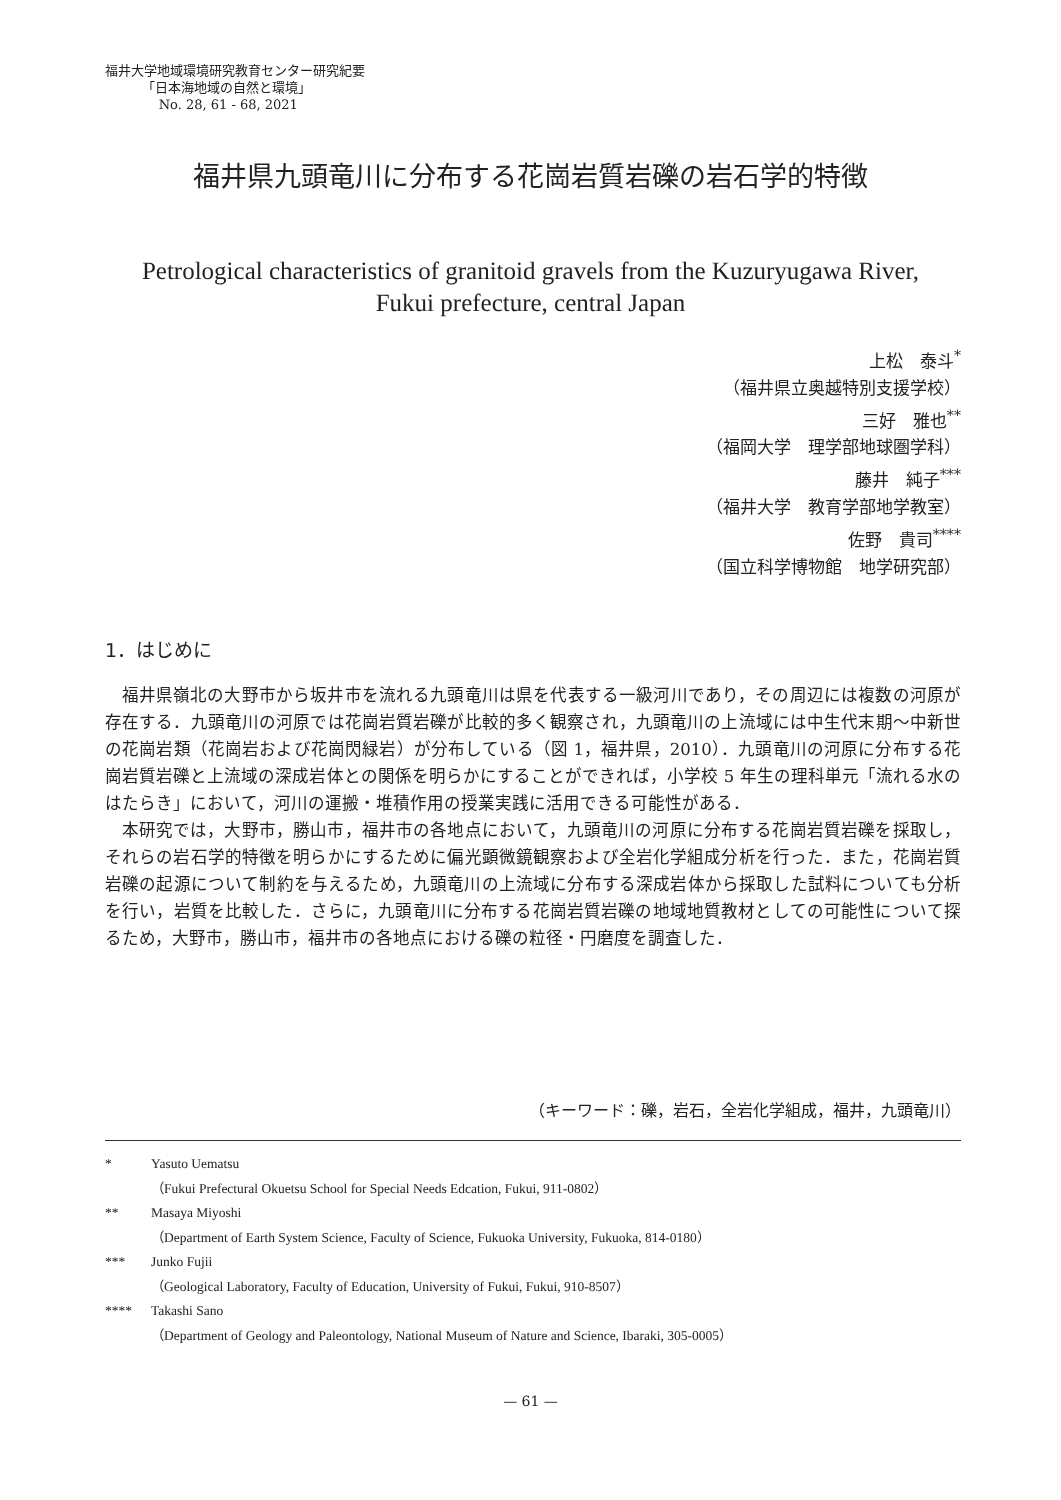福井大学地域環境研究教育センター研究紀要
「日本海地域の自然と環境」
No. 28, 61 - 68, 2021
福井県九頭竜川に分布する花崗岩質岩礫の岩石学的特徴
Petrological characteristics of granitoid gravels from the Kuzuryugawa River,
Fukui prefecture, central Japan
上松　泰斗<sup>*</sup>
（福井県立奥越特別支援学校）
三好　雅也<sup>**</sup>
（福岡大学　理学部地球圏学科）
藤井　純子<sup>***</sup>
（福井大学　教育学部地学教室）
佐野　貴司<sup>****</sup>
（国立科学博物館　地学研究部）
1．はじめに
福井県嶺北の大野市から坂井市を流れる九頭竜川は県を代表する一級河川であり，その周辺には複数の河原が存在する．九頭竜川の河原では花崗岩質岩礫が比較的多く観察され，九頭竜川の上流域には中生代末期～中新世の花崗岩類（花崗岩および花崗閃緑岩）が分布している（図 1，福井県，2010）．九頭竜川の河原に分布する花崗岩質岩礫と上流域の深成岩体との関係を明らかにすることができれば，小学校 5 年生の理科単元「流れる水のはたらき」において，河川の運搬・堆積作用の授業実践に活用できる可能性がある．
本研究では，大野市，勝山市，福井市の各地点において，九頭竜川の河原に分布する花崗岩質岩礫を採取し，それらの岩石学的特徴を明らかにするために偏光顕微鏡観察および全岩化学組成分析を行った．また，花崗岩質岩礫の起源について制約を与えるため，九頭竜川の上流域に分布する深成岩体から採取した試料についても分析を行い，岩質を比較した．さらに，九頭竜川に分布する花崗岩質岩礫の地域地質教材としての可能性について探るため，大野市，勝山市，福井市の各地点における礫の粒径・円磨度を調査した．
（キーワード：礫，岩石，全岩化学組成，福井，九頭竜川）
* Yasuto Uematsu
（Fukui Prefectural Okuetsu School for Special Needs Edcation, Fukui, 911-0802）
** Masaya Miyoshi
（Department of Earth System Science, Faculty of Science, Fukuoka University, Fukuoka, 814-0180）
*** Junko Fujii
（Geological Laboratory, Faculty of Education, University of Fukui, Fukui, 910-8507）
**** Takashi Sano
（Department of Geology and Paleontology, National Museum of Nature and Science, Ibaraki, 305-0005）
— 61 —